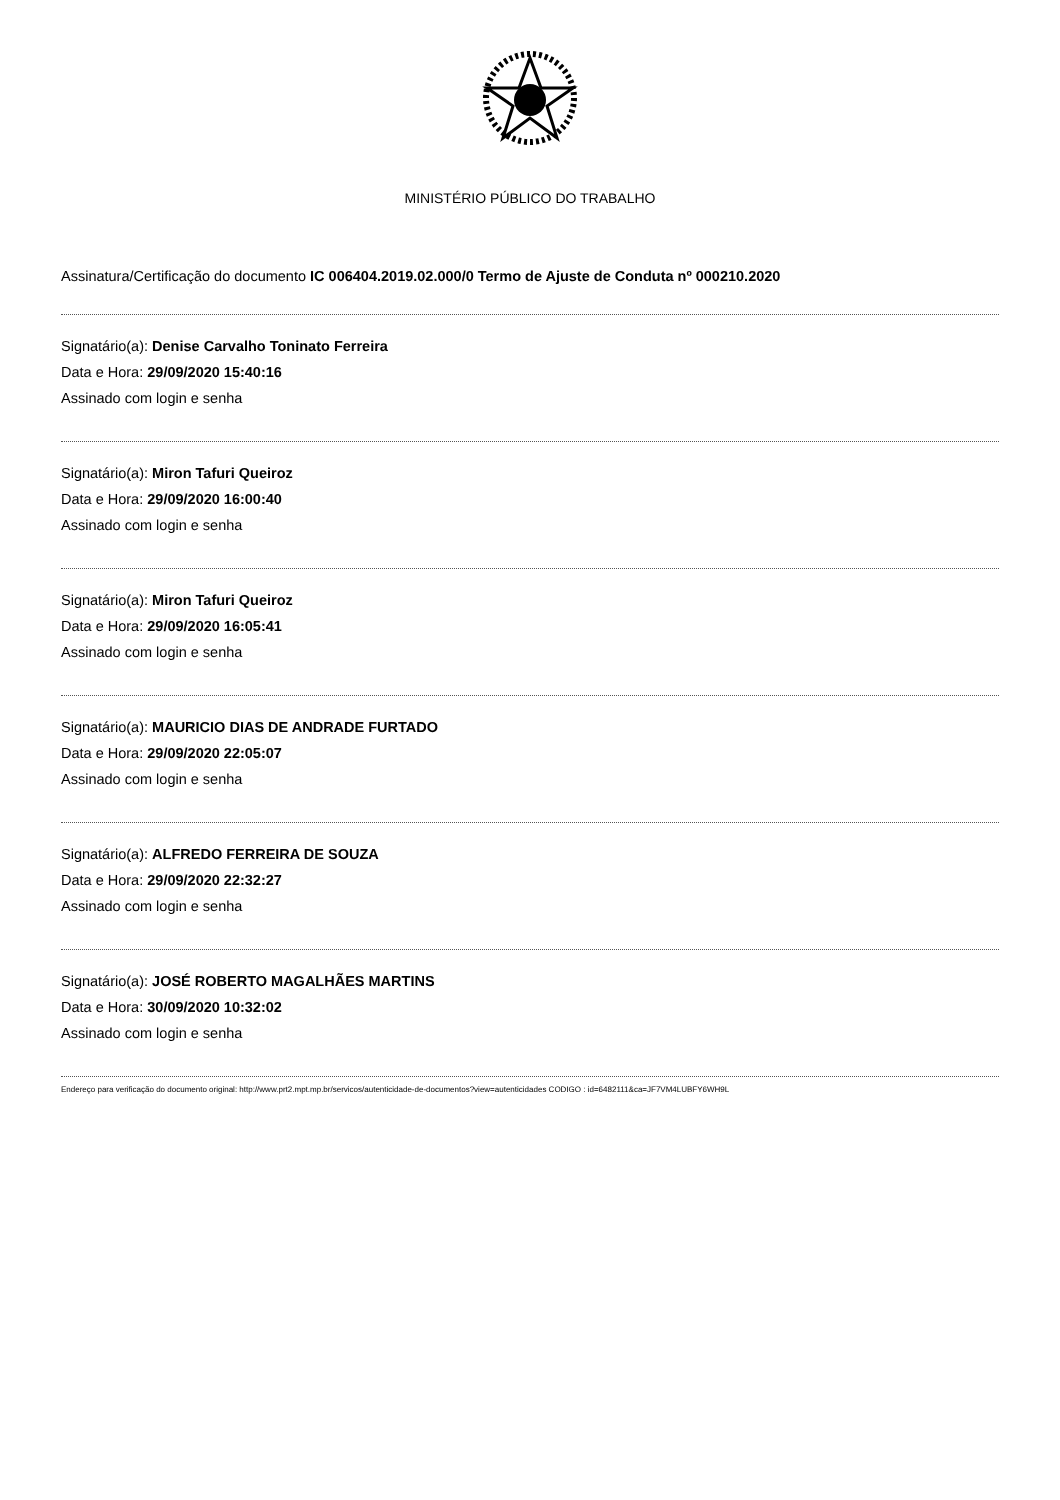MINISTÉRIO PÚBLICO DO TRABALHO
Assinatura/Certificação do documento IC 006404.2019.02.000/0 Termo de Ajuste de Conduta nº 000210.2020
Signatário(a): Denise Carvalho Toninato Ferreira
Data e Hora: 29/09/2020 15:40:16
Assinado com login e senha
Signatário(a): Miron Tafuri Queiroz
Data e Hora: 29/09/2020 16:00:40
Assinado com login e senha
Signatário(a): Miron Tafuri Queiroz
Data e Hora: 29/09/2020 16:05:41
Assinado com login e senha
Signatário(a): MAURICIO DIAS DE ANDRADE FURTADO
Data e Hora: 29/09/2020 22:05:07
Assinado com login e senha
Signatário(a): ALFREDO FERREIRA DE SOUZA
Data e Hora: 29/09/2020 22:32:27
Assinado com login e senha
Signatário(a): JOSÉ ROBERTO MAGALHÃES MARTINS
Data e Hora: 30/09/2020 10:32:02
Assinado com login e senha
Endereço para verificação do documento original: http://www.prt2.mpt.mp.br/servicos/autenticidade-de-documentos?view=autenticidades CODIGO : id=6482111&ca=JF7VM4LUBFY6WH9L